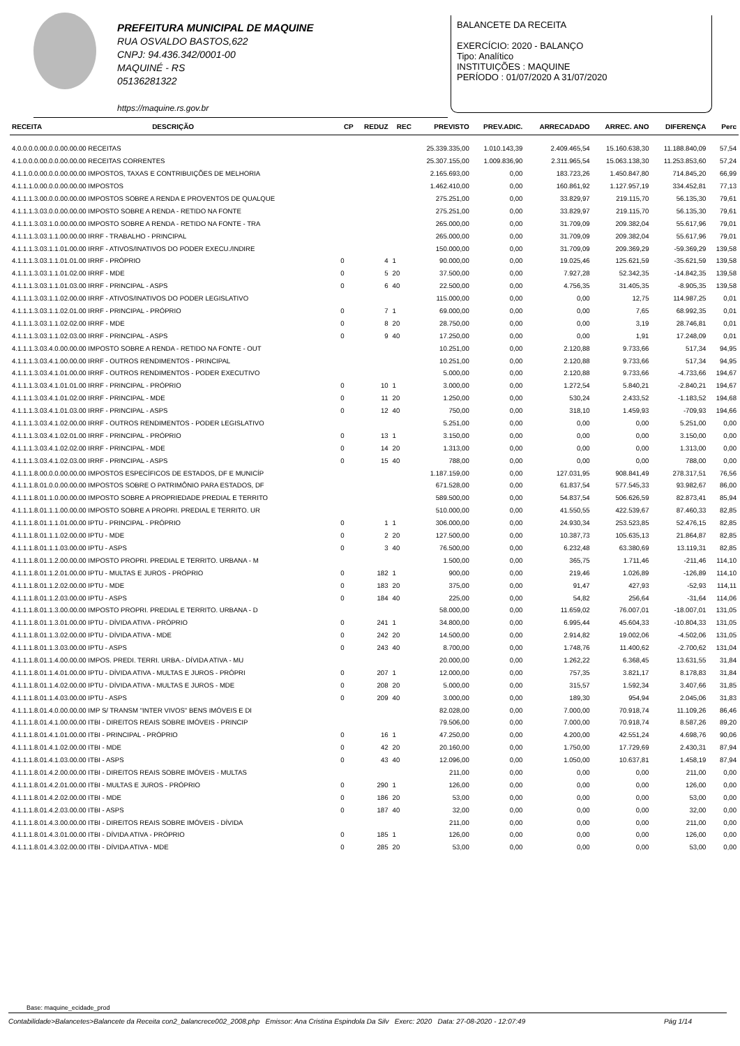PREFEITURA MUNICIPAL DE MAQUINE
RUA OSVALDO BASTOS,622
CNPJ: 94.436.342/0001-00
MAQUINÉ - RS
05136281322
https://maquine.rs.gov.br
BALANCETE DA RECEITA
EXERCÍCIO: 2020 - BALANÇO
Tipo: Analítico
INSTITUIÇÕES : MAQUINE
PERÍODO : 01/07/2020 A 31/07/2020
| RECEITA | DESCRIÇÃO | CP | REDUZ | REC | PREVISTO | PREV.ADIC. | ARRECADADO | ARREC. ANO | DIFERENÇA | Perc |
| --- | --- | --- | --- | --- | --- | --- | --- | --- | --- | --- |
| 4.0.0.0.0.00.0.0.00.00.00 RECEITAS | | | | | 25.339.335,00 | 1.010.143,39 | 2.409.465,54 | 15.160.638,30 | 11.188.840,09 | 57,54 |
| 4.1.0.0.0.00.0.0.00.00.00 RECEITAS CORRENTES | | | | | 25.307.155,00 | 1.009.836,90 | 2.311.965,54 | 15.063.138,30 | 11.253.853,60 | 57,24 |
| 4.1.1.0.0.00.0.0.00.00.00 IMPOSTOS, TAXAS E CONTRIBUIÇÕES DE MELHORIA | | | | | 2.165.693,00 | 0,00 | 183.723,26 | 1.450.847,80 | 714.845,20 | 66,99 |
| 4.1.1.1.0.00.0.0.00.00.00 IMPOSTOS | | | | | 1.462.410,00 | 0,00 | 160.861,92 | 1.127.957,19 | 334.452,81 | 77,13 |
| 4.1.1.1.3.00.0.0.00.00.00 IMPOSTOS SOBRE A RENDA E PROVENTOS DE QUALQUE | | | | | 275.251,00 | 0,00 | 33.829,97 | 219.115,70 | 56.135,30 | 79,61 |
| 4.1.1.1.3.03.0.0.00.00.00 IMPOSTO SOBRE A RENDA - RETIDO NA FONTE | | | | | 275.251,00 | 0,00 | 33.829,97 | 219.115,70 | 56.135,30 | 79,61 |
| 4.1.1.1.3.03.1.0.00.00.00 IMPOSTO SOBRE A RENDA - RETIDO NA FONTE - TRA | | | | | 265.000,00 | 0,00 | 31.709,09 | 209.382,04 | 55.617,96 | 79,01 |
| 4.1.1.1.3.03.1.1.00.00.00 IRRF - TRABALHO - PRINCIPAL | | | | | 265.000,00 | 0,00 | 31.709,09 | 209.382,04 | 55.617,96 | 79,01 |
| 4.1.1.1.3.03.1.1.01.00.00 IRRF - ATIVOS/INATIVOS DO PODER EXECU./INDIRE | | | | | 150.000,00 | 0,00 | 31.709,09 | 209.369,29 | -59.369,29 | 139,58 |
| 4.1.1.1.3.03.1.1.01.01.00 IRRF - PRÓPRIO | | 0 | 4 | 1 | 90.000,00 | 0,00 | 19.025,46 | 125.621,59 | -35.621,59 | 139,58 |
| 4.1.1.1.3.03.1.1.01.02.00 IRRF - MDE | | 0 | 5 | 20 | 37.500,00 | 0,00 | 7.927,28 | 52.342,35 | -14.842,35 | 139,58 |
| 4.1.1.1.3.03.1.1.01.03.00 IRRF - PRINCIPAL - ASPS | | 0 | 6 | 40 | 22.500,00 | 0,00 | 4.756,35 | 31.405,35 | -8.905,35 | 139,58 |
| 4.1.1.1.3.03.1.1.02.00.00 IRRF - ATIVOS/INATIVOS DO PODER LEGISLATIVO | | | | | 115.000,00 | 0,00 | 0,00 | 12,75 | 114.987,25 | 0,01 |
| 4.1.1.1.3.03.1.1.02.01.00 IRRF - PRINCIPAL - PRÓPRIO | | 0 | 7 | 1 | 69.000,00 | 0,00 | 0,00 | 7,65 | 68.992,35 | 0,01 |
| 4.1.1.1.3.03.1.1.02.02.00 IRRF - MDE | | 0 | 8 | 20 | 28.750,00 | 0,00 | 0,00 | 3,19 | 28.746,81 | 0,01 |
| 4.1.1.1.3.03.1.1.02.03.00 IRRF - PRINCIPAL - ASPS | | 0 | 9 | 40 | 17.250,00 | 0,00 | 0,00 | 1,91 | 17.248,09 | 0,01 |
| 4.1.1.1.3.03.4.0.00.00.00 IMPOSTO SOBRE A RENDA - RETIDO NA FONTE - OUT | | | | | 10.251,00 | 0,00 | 2.120,88 | 9.733,66 | 517,34 | 94,95 |
| 4.1.1.1.3.03.4.1.00.00.00 IRRF - OUTROS RENDIMENTOS - PRINCIPAL | | | | | 10.251,00 | 0,00 | 2.120,88 | 9.733,66 | 517,34 | 94,95 |
| 4.1.1.1.3.03.4.1.01.00.00 IRRF - OUTROS RENDIMENTOS - PODER EXECUTIVO | | | | | 5.000,00 | 0,00 | 2.120,88 | 9.733,66 | -4.733,66 | 194,67 |
| 4.1.1.1.3.03.4.1.01.01.00 IRRF - PRINCIPAL - PRÓPRIO | | 0 | 10 | 1 | 3.000,00 | 0,00 | 1.272,54 | 5.840,21 | -2.840,21 | 194,67 |
| 4.1.1.1.3.03.4.1.01.02.00 IRRF - PRINCIPAL - MDE | | 0 | 11 | 20 | 1.250,00 | 0,00 | 530,24 | 2.433,52 | -1.183,52 | 194,68 |
| 4.1.1.1.3.03.4.1.01.03.00 IRRF - PRINCIPAL - ASPS | | 0 | 12 | 40 | 750,00 | 0,00 | 318,10 | 1.459,93 | -709,93 | 194,66 |
| 4.1.1.1.3.03.4.1.02.00.00 IRRF - OUTROS RENDIMENTOS - PODER LEGISLATIVO | | | | | 5.251,00 | 0,00 | 0,00 | 0,00 | 5.251,00 | 0,00 |
| 4.1.1.1.3.03.4.1.02.01.00 IRRF - PRINCIPAL - PRÓPRIO | | 0 | 13 | 1 | 3.150,00 | 0,00 | 0,00 | 0,00 | 3.150,00 | 0,00 |
| 4.1.1.1.3.03.4.1.02.02.00 IRRF - PRINCIPAL - MDE | | 0 | 14 | 20 | 1.313,00 | 0,00 | 0,00 | 0,00 | 1.313,00 | 0,00 |
| 4.1.1.1.3.03.4.1.02.03.00 IRRF - PRINCIPAL - ASPS | | 0 | 15 | 40 | 788,00 | 0,00 | 0,00 | 0,00 | 788,00 | 0,00 |
| 4.1.1.1.8.00.0.0.00.00.00 IMPOSTOS ESPECÍFICOS DE ESTADOS, DF E MUNICÍP | | | | | 1.187.159,00 | 0,00 | 127.031,95 | 908.841,49 | 278.317,51 | 76,56 |
| 4.1.1.1.8.01.0.0.00.00.00 IMPOSTOS SOBRE O PATRIMÔNIO PARA ESTADOS, DF | | | | | 671.528,00 | 0,00 | 61.837,54 | 577.545,33 | 93.982,67 | 86,00 |
| 4.1.1.1.8.01.1.0.00.00.00 IMPOSTO SOBRE A PROPRIEDADE PREDIAL E TERRITO | | | | | 589.500,00 | 0,00 | 54.837,54 | 506.626,59 | 82.873,41 | 85,94 |
| 4.1.1.1.8.01.1.1.00.00.00 IMPOSTO SOBRE A PROPRI. PREDIAL E TERRITO. UR | | | | | 510.000,00 | 0,00 | 41.550,55 | 422.539,67 | 87.460,33 | 82,85 |
| 4.1.1.1.8.01.1.1.01.00.00 IPTU - PRINCIPAL - PRÓPRIO | | 0 | 1 | 1 | 306.000,00 | 0,00 | 24.930,34 | 253.523,85 | 52.476,15 | 82,85 |
| 4.1.1.1.8.01.1.1.02.00.00 IPTU - MDE | | 0 | 2 | 20 | 127.500,00 | 0,00 | 10.387,73 | 105.635,13 | 21.864,87 | 82,85 |
| 4.1.1.1.8.01.1.1.03.00.00 IPTU - ASPS | | 0 | 3 | 40 | 76.500,00 | 0,00 | 6.232,48 | 63.380,69 | 13.119,31 | 82,85 |
| 4.1.1.1.8.01.1.2.00.00.00 IMPOSTO PROPRI. PREDIAL E TERRITO. URBANA - M | | | | | 1.500,00 | 0,00 | 365,75 | 1.711,46 | -211,46 | 114,10 |
| 4.1.1.1.8.01.1.2.01.00.00 IPTU - MULTAS E JUROS - PRÓPRIO | | 0 | 182 | 1 | 900,00 | 0,00 | 219,46 | 1.026,89 | -126,89 | 114,10 |
| 4.1.1.1.8.01.1.2.02.00.00 IPTU - MDE | | 0 | 183 | 20 | 375,00 | 0,00 | 91,47 | 427,93 | -52,93 | 114,11 |
| 4.1.1.1.8.01.1.2.03.00.00 IPTU - ASPS | | 0 | 184 | 40 | 225,00 | 0,00 | 54,82 | 256,64 | -31,64 | 114,06 |
| 4.1.1.1.8.01.1.3.00.00.00 IMPOSTO PROPRI. PREDIAL E TERRITO. URBANA - D | | | | | 58.000,00 | 0,00 | 11.659,02 | 76.007,01 | -18.007,01 | 131,05 |
| 4.1.1.1.8.01.1.3.01.00.00 IPTU - DÍVIDA ATIVA - PRÓPRIO | | 0 | 241 | 1 | 34.800,00 | 0,00 | 6.995,44 | 45.604,33 | -10.804,33 | 131,05 |
| 4.1.1.1.8.01.1.3.02.00.00 IPTU - DÍVIDA ATIVA - MDE | | 0 | 242 | 20 | 14.500,00 | 0,00 | 2.914,82 | 19.002,06 | -4.502,06 | 131,05 |
| 4.1.1.1.8.01.1.3.03.00.00 IPTU - ASPS | | 0 | 243 | 40 | 8.700,00 | 0,00 | 1.748,76 | 11.400,62 | -2.700,62 | 131,04 |
| 4.1.1.1.8.01.1.4.00.00.00 IMPOS. PREDI. TERRI. URBA.- DÍVIDA ATIVA - MU | | | | | 20.000,00 | 0,00 | 1.262,22 | 6.368,45 | 13.631,55 | 31,84 |
| 4.1.1.1.8.01.1.4.01.00.00 IPTU - DÍVIDA ATIVA - MULTAS E JUROS - PRÓPRI | | 0 | 207 | 1 | 12.000,00 | 0,00 | 757,35 | 3.821,17 | 8.178,83 | 31,84 |
| 4.1.1.1.8.01.1.4.02.00.00 IPTU - DÍVIDA ATIVA - MULTAS E JUROS - MDE | | 0 | 208 | 20 | 5.000,00 | 0,00 | 315,57 | 1.592,34 | 3.407,66 | 31,85 |
| 4.1.1.1.8.01.1.4.03.00.00 IPTU - ASPS | | 0 | 209 | 40 | 3.000,00 | 0,00 | 189,30 | 954,94 | 2.045,06 | 31,83 |
| 4.1.1.1.8.01.4.0.00.00.00 IMP S/ TRANSM "INTER VIVOS" BENS IMÓVEIS E DI | | | | | 82.028,00 | 0,00 | 7.000,00 | 70.918,74 | 11.109,26 | 86,46 |
| 4.1.1.1.8.01.4.1.00.00.00 ITBI - DIREITOS REAIS SOBRE IMÓVEIS - PRINCIP | | | | | 79.506,00 | 0,00 | 7.000,00 | 70.918,74 | 8.587,26 | 89,20 |
| 4.1.1.1.8.01.4.1.01.00.00 ITBI - PRINCIPAL - PRÓPRIO | | 0 | 16 | 1 | 47.250,00 | 0,00 | 4.200,00 | 42.551,24 | 4.698,76 | 90,06 |
| 4.1.1.1.8.01.4.1.02.00.00 ITBI - MDE | | 0 | 42 | 20 | 20.160,00 | 0,00 | 1.750,00 | 17.729,69 | 2.430,31 | 87,94 |
| 4.1.1.1.8.01.4.1.03.00.00 ITBI - ASPS | | 0 | 43 | 40 | 12.096,00 | 0,00 | 1.050,00 | 10.637,81 | 1.458,19 | 87,94 |
| 4.1.1.1.8.01.4.2.00.00.00 ITBI - DIREITOS REAIS SOBRE IMÓVEIS - MULTAS | | | | | 211,00 | 0,00 | 0,00 | 0,00 | 211,00 | 0,00 |
| 4.1.1.1.8.01.4.2.01.00.00 ITBI - MULTAS E JUROS - PRÓPRIO | | 0 | 290 | 1 | 126,00 | 0,00 | 0,00 | 0,00 | 126,00 | 0,00 |
| 4.1.1.1.8.01.4.2.02.00.00 ITBI - MDE | | 0 | 186 | 20 | 53,00 | 0,00 | 0,00 | 0,00 | 53,00 | 0,00 |
| 4.1.1.1.8.01.4.2.03.00.00 ITBI - ASPS | | 0 | 187 | 40 | 32,00 | 0,00 | 0,00 | 0,00 | 32,00 | 0,00 |
| 4.1.1.1.8.01.4.3.00.00.00 ITBI - DIREITOS REAIS SOBRE IMÓVEIS - DÍVIDA | | | | | 211,00 | 0,00 | 0,00 | 0,00 | 211,00 | 0,00 |
| 4.1.1.1.8.01.4.3.01.00.00 ITBI - DÍVIDA ATIVA - PRÓPRIO | | 0 | 185 | 1 | 126,00 | 0,00 | 0,00 | 0,00 | 126,00 | 0,00 |
| 4.1.1.1.8.01.4.3.02.00.00 ITBI - DÍVIDA ATIVA - MDE | | 0 | 285 | 20 | 53,00 | 0,00 | 0,00 | 0,00 | 53,00 | 0,00 |
Base: maquine_ecidade_prod
Contabilidade>Balancetes>Balancete da Receita con2_balancrece002_2008.php Emissor: Ana Cristina Espindola Da Silv Exerc: 2020 Data: 27-08-2020 - 12:07:49 Pág 1/14